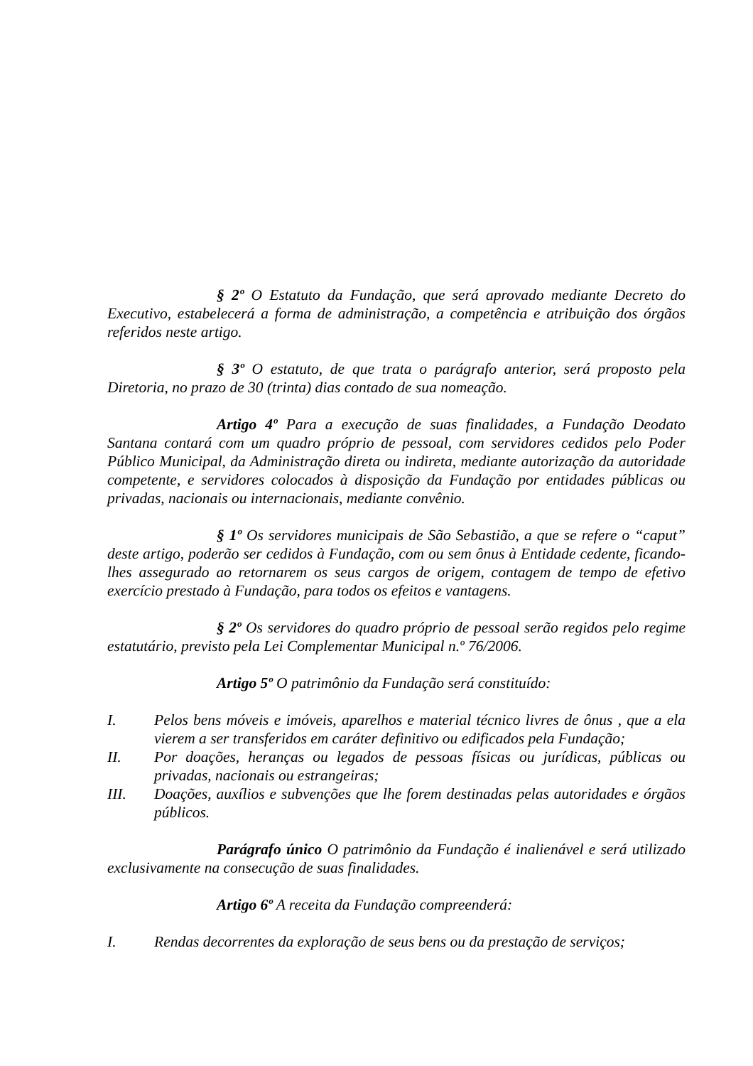§ 2º O Estatuto da Fundação, que será aprovado mediante Decreto do Executivo, estabelecerá a forma de administração, a competência e atribuição dos órgãos referidos neste artigo.
§ 3º O estatuto, de que trata o parágrafo anterior, será proposto pela Diretoria, no prazo de 30 (trinta) dias contado de sua nomeação.
Artigo 4º Para a execução de suas finalidades, a Fundação Deodato Santana contará com um quadro próprio de pessoal, com servidores cedidos pelo Poder Público Municipal, da Administração direta ou indireta, mediante autorização da autoridade competente, e servidores colocados à disposição da Fundação por entidades públicas ou privadas, nacionais ou internacionais, mediante convênio.
§ 1º Os servidores municipais de São Sebastião, a que se refere o “caput” deste artigo, poderão ser cedidos à Fundação, com ou sem ônus à Entidade cedente, ficando-lhes assegurado ao retornarem os seus cargos de origem, contagem de tempo de efetivo exercício prestado à Fundação, para todos os efeitos e vantagens.
§ 2º Os servidores do quadro próprio de pessoal serão regidos pelo regime estatutário, previsto pela Lei Complementar Municipal n.º 76/2006.
Artigo 5º O patrimônio da Fundação será constituído:
I. Pelos bens móveis e imóveis, aparelhos e material técnico livres de ônus , que a ela vierem a ser transferidos em caráter definitivo ou edificados pela Fundação;
II. Por doações, heranças ou legados de pessoas físicas ou jurídicas, públicas ou privadas, nacionais ou estrangeiras;
III. Doações, auxílios e subvenções que lhe forem destinadas pelas autoridades e órgãos públicos.
Parágrafo único O patrimônio da Fundação é inalienável e será utilizado exclusivamente na consecução de suas finalidades.
Artigo 6º A receita da Fundação compreenderá:
I. Rendas decorrentes da exploração de seus bens ou da prestação de serviços;